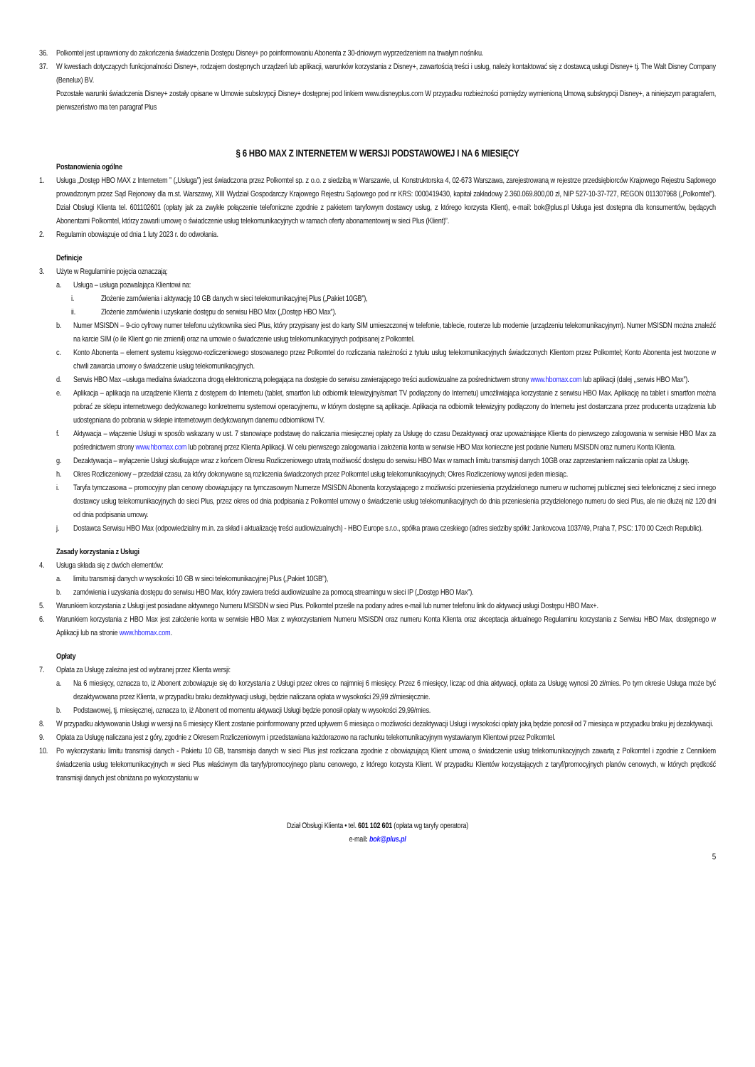36. Polkomtel jest uprawniony do zakończenia świadczenia Dostępu Disney+ po poinformowaniu Abonenta z 30-dniowym wyprzedzeniem na trwałym nośniku.
37. W kwestiach dotyczących funkcjonalności Disney+, rodzajem dostępnych urządzeń lub aplikacji, warunków korzystania z Disney+, zawartością treści i usług, należy kontaktować się z dostawcą usługi Disney+ tj. The Walt Disney Company (Benelux) BV.
Pozostałe warunki świadczenia Disney+ zostały opisane w Umowie subskrypcji Disney+ dostępnej pod linkiem www.disneyplus.com W przypadku rozbieżności pomiędzy wymienioną Umową subskrypcji Disney+, a niniejszym paragrafem, pierwszeństwo ma ten paragraf Plus
§ 6 HBO MAX Z INTERNETEM W WERSJI PODSTAWOWEJ I NA 6 MIESIĘCY
Postanowienia ogólne
1. Usługa „Dostęp HBO MAX z Internetem ” („Usługa”) jest świadczona przez Polkomtel sp. z o.o. z siedzibą w Warszawie, ul. Konstruktorska 4, 02-673 Warszawa, zarejestrowaną w rejestrze przedsiębiorców Krajowego Rejestru Sądowego prowadzonym przez Sąd Rejonowy dla m.st. Warszawy, XIII Wydział Gospodarczy Krajowego Rejestru Sądowego pod nr KRS: 0000419430, kapitał zakładowy 2.360.069.800,00 zł, NIP 527-10-37-727, REGON 011307968 („Polkomtel”). Dział Obsługi Klienta tel. 601102601 (opłaty jak za zwykłe połączenie telefoniczne zgodnie z pakietem taryfowym dostawcy usług, z którego korzysta Klient), e-mail: bok@plus.pl Usługa jest dostępna dla konsumentów, będących Abonentami Polkomtel, którzy zawarli umowę o świadczenie usług telekomunikacyjnych w ramach oferty abonamentowej w sieci Plus (Klient)”.
2. Regulamin obowiązuje od dnia 1 luty 2023 r. do odwołania.
Definicje
3. Użyte w Regulaminie pojęcia oznaczają:
a. Usługa – usługa pozwalająca Klientowi na:
i. Złożenie zamówienia i aktywację 10 GB danych w sieci telekomunikacyjnej Plus („Pakiet 10GB”),
ii. Złożenie zamówienia i uzyskanie dostępu do serwisu HBO Max („Dostęp HBO Max”).
b. Numer MSISDN – 9-cio cyfrowy numer telefonu użytkownika sieci Plus, który przypisany jest do karty SIM umieszczonej w telefonie, tablecie, routerze lub modemie (urządzeniu telekomunikacyjnym). Numer MSISDN można znaleźć na karcie SIM (o ile Klient go nie zmienił) oraz na umowie o świadczenie usług telekomunikacyjnych podpisanej z Polkomtel.
c. Konto Abonenta – element systemu księgowo-rozliczeniowego stosowanego przez Polkomtel do rozliczania należności z tytułu usług telekomunikacyjnych świadczonych Klientom przez Polkomtel; Konto Abonenta jest tworzone w chwili zawarcia umowy o świadczenie usług telekomunikacyjnych.
d. Serwis HBO Max –usługa medialna świadczona drogą elektroniczną polegająca na dostępie do serwisu zawierającego treści audiowizualne za pośrednictwem strony www.hbomax.com lub aplikacji (dalej ,,serwis HBO Max”).
e. Aplikacja – aplikacja na urządzenie Klienta z dostępem do Internetu (tablet, smartfon lub odbiornik telewizyjny/smart TV podłączony do Internetu) umożliwiająca korzystanie z serwisu HBO Max. Aplikację na tablet i smartfon można pobrać ze sklepu internetowego dedykowanego konkretnemu systemowi operacyjnemu, w którym dostępne są aplikacje. Aplikacja na odbiornik telewizyjny podłączony do Internetu jest dostarczana przez producenta urządzenia lub udostępniana do pobrania w sklepie internetowym dedykowanym danemu odbiornikowi TV.
f. Aktywacja – włączenie Usługi w sposób wskazany w ust. 7 stanowiące podstawę do naliczania miesięcznej opłaty za Usługę do czasu Dezaktywacji oraz upoważniające Klienta do pierwszego zalogowania w serwisie HBO Max za pośrednictwem strony www.hbomax.com lub pobranej przez Klienta Aplikacji. W celu pierwszego zalogowania i założenia konta w serwisie HBO Max konieczne jest podanie Numeru MSISDN oraz numeru Konta Klienta.
g. Dezaktywacja – wyłączenie Usługi skutkujące wraz z końcem Okresu Rozliczeniowego utratą możliwość dostępu do serwisu HBO Max w ramach limitu transmisji danych 10GB oraz zaprzestaniem naliczania opłat za Usługę.
h. Okres Rozliczeniowy – przedział czasu, za który dokonywane są rozliczenia świadczonych przez Polkomtel usług telekomunikacyjnych; Okres Rozliczeniowy wynosi jeden miesiąc.
i. Taryfa tymczasowa – promocyjny plan cenowy obowiązujący na tymczasowym Numerze MSISDN Abonenta korzystającego z możliwości przeniesienia przydzielonego numeru w ruchomej publicznej sieci telefonicznej z sieci innego dostawcy usług telekomunikacyjnych do sieci Plus, przez okres od dnia podpisania z Polkomtel umowy o świadczenie usług telekomunikacyjnych do dnia przeniesienia przydzielonego numeru do sieci Plus, ale nie dłużej niż 120 dni od dnia podpisania umowy.
j. Dostawca Serwisu HBO Max (odpowiedzialny m.in. za skład i aktualizację treści audiowizualnych) - HBO Europe s.r.o., spółka prawa czeskiego (adres siedziby spółki: Jankovcova 1037/49, Praha 7, PSC: 170 00 Czech Republic).
Zasady korzystania z Usługi
4. Usługa składa się z dwóch elementów:
a. limitu transmisji danych w wysokości 10 GB w sieci telekomunikacyjnej Plus („Pakiet 10GB”),
b. zamówienia i uzyskania dostępu do serwisu HBO Max, który zawiera treści audiowizualne za pomocą streamingu w sieci IP („Dostęp HBO Max”).
5. Warunkiem korzystania z Usługi jest posiadane aktywnego Numeru MSISDN w sieci Plus. Polkomtel prześle na podany adres e-mail lub numer telefonu link do aktywacji usługi Dostępu HBO Max+.
6. Warunkiem korzystania z HBO Max jest założenie konta w serwisie HBO Max z wykorzystaniem Numeru MSISDN oraz numeru Konta Klienta oraz akceptacja aktualnego Regulaminu korzystania z Serwisu HBO Max, dostępnego w Aplikacji lub na stronie www.hbomax.com.
Opłaty
7. Opłata za Usługę zależna jest od wybranej przez Klienta wersji:
a. Na 6 miesięcy, oznacza to, iż Abonent zobowiązuje się do korzystania z Usługi przez okres co najmniej 6 miesięcy. Przez 6 miesięcy, licząc od dnia aktywacji, opłata za Usługę wynosi 20 zł/mies. Po tym okresie Usługa może być dezaktywowana przez Klienta, w przypadku braku dezaktywacji usługi, będzie naliczana opłata w wysokości 29,99 zł/miesięcznie.
b. Podstawowej, tj. miesięcznej, oznacza to, iż Abonent od momentu aktywacji Usługi będzie ponosił opłaty w wysokości 29,99/mies.
8. W przypadku aktywowania Usługi w wersji na 6 miesięcy Klient zostanie poinformowany przed upływem 6 miesiąca o możliwości dezaktywacji Usługi i wysokości opłaty jaką będzie ponosił od 7 miesiąca w przypadku braku jej dezaktywacji.
9. Opłata za Usługę naliczana jest z góry, zgodnie z Okresem Rozliczeniowym i przedstawiana każdorazowo na rachunku telekomunikacyjnym wystawianym Klientowi przez Polkomtel.
10. Po wykorzystaniu limitu transmisji danych - Pakietu 10 GB, transmisja danych w sieci Plus jest rozliczana zgodnie z obowiązującą Klient umową o świadczenie usług telekomunikacyjnych zawartą z Polkomtel i zgodnie z Cennikiem świadczenia usług telekomunikacyjnych w sieci Plus właściwym dla taryfy/promocyjnego planu cenowego, z którego korzysta Klient. W przypadku Klientów korzystających z taryf/promocyjnych planów cenowych, w których prędkość transmisji danych jest obniżana po wykorzystaniu w
Dział Obsługi Klienta • tel. 601 102 601 (opłata wg taryfy operatora)
e-mail: bok@plus.pl
5